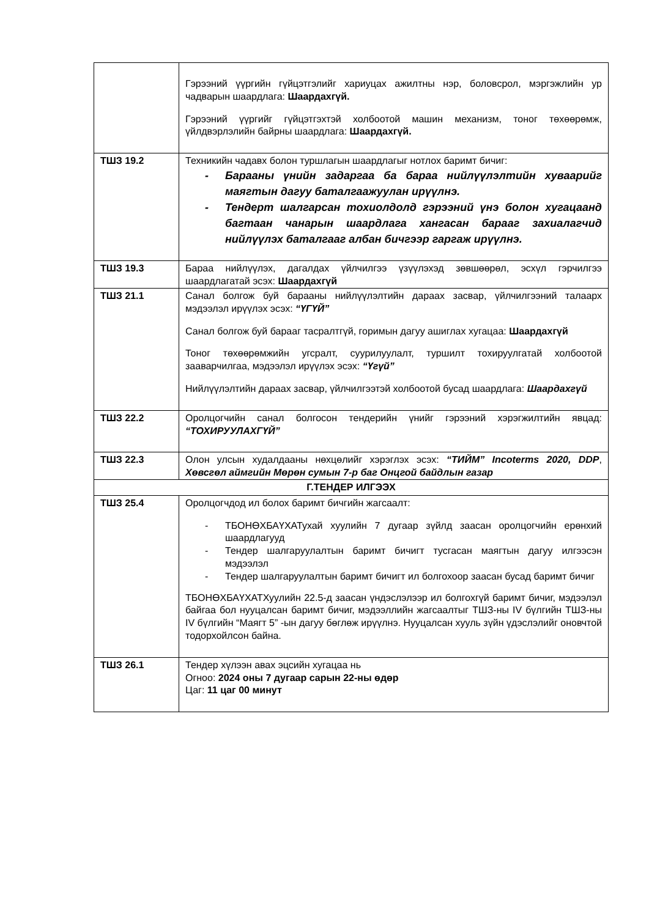| | Гэрээний үүргийн гүйцэтгэлийг хариуцах ажилтны нэр, боловсрол, мэргэжлийн ур чадварын шаардлага: Шаардахгүй. Гэрээний үүргийг гүйцэтгэхтэй холбоотой машин механизм, тоног төхөөрөмж, үйлдвэрлэлийн байрны шаардлага: Шаардахгүй. |
| ТШЗ 19.2 | Техникийн чадавх болон туршлагын шаардлагыг нотлох баримт бичиг: - Барааны үнийн задаргаа ба бараа нийлүүлэлтийн хуваарийг маягтын дагуу баталгаажуулан ирүүлнэ. - Тендерт шалгарсан тохиолдолд гэрээний үнэ болон хугацаанд багтаан чанарын шаардлага хангасан барааг захиалагчид нийлүүлэх баталгааг албан бичгээр гаргаж ирүүлнэ. |
| ТШЗ 19.3 | Бараа нийлүүлэх, дагалдах үйлчилгээ үзүүлэхэд зөвшөөрөл, эсхүл гэрчилгээ шаардлагатай эсэх: Шаардахгүй |
| ТШЗ 21.1 | Санал болгож буй барааны нийлүүлэлтийн дараах засвар, үйлчилгээний талаарх мэдээлэл ирүүлэх эсэх: “ҮГҮЙ” Санал болгож буй барааг тасралтгүй, горимын дагуу ашиглах хугацаа: Шаардахгүй Тоног төхөөрөмжийн угсралт, суурилуулалт, туршилт тохируулгатай холбоотой зааварчилгаа, мэдээлэл ирүүлэх эсэх: “Үгүй” Нийлүүлэлтийн дараах засвар, үйлчилгээтэй холбоотой бусад шаардлага: Шаардахгүй |
| ТШЗ 22.2 | Оролцогчийн санал болгосон тендерийн үнийг гэрээний хэрэгжилтийн явцад: “ТОХИРУУЛАХГҮЙ” |
| ТШЗ 22.3 | Олон улсын худалдааны нөхцөлийг хэрэглэх эсэх: “ТИЙМ” Incoterms 2020, DDP , Хөвсгөл аймгийн Мөрөн сумын 7-р баг Онцгой байдлын газар |
| Г.ТЕНДЕР ИЛГЭЭХ | |
| ТШЗ 25.4 | Оролцогчдод ил болох баримт бичгийн жагсаалт: - ТБОНӨХБАҮХАТухай хуулийн 7 дугаар зүйлд заасан оролцогчийн ерөнхий шаардлагууд - Тендер шалгаруулалтын баримт бичигт тусгасан маягтын дагуу илгээсэн мэдээлэл - Тендер шалгаруулалтын баримт бичигт ил болгохоор заасан бусад баримт бичиг ТБОНӨХБАҮХАТХуулийн 22.5-д заасан үндэслэлээр ил болгохгүй баримт бичиг, мэдээлэл байгаа бол нууцалсан баримт бичиг, мэдээллийн жагсаалтыг ТШЗ-ны IV бүлгийн ТШЗ-ны IV бүлгийн “Маягт 5” -ын дагуу бөглөж ирүүлнэ. Нууцалсан хууль зүйн үдэслэлийг оновчтой тодорхойлсон байна. |
| ТШЗ 26.1 | Тендер хүлээн авах эцсийн хугацаа нь Огноо: 2024 оны 7 дугаар сарын 22-ны өдөр Цаг: 11 цаг 00 минут |